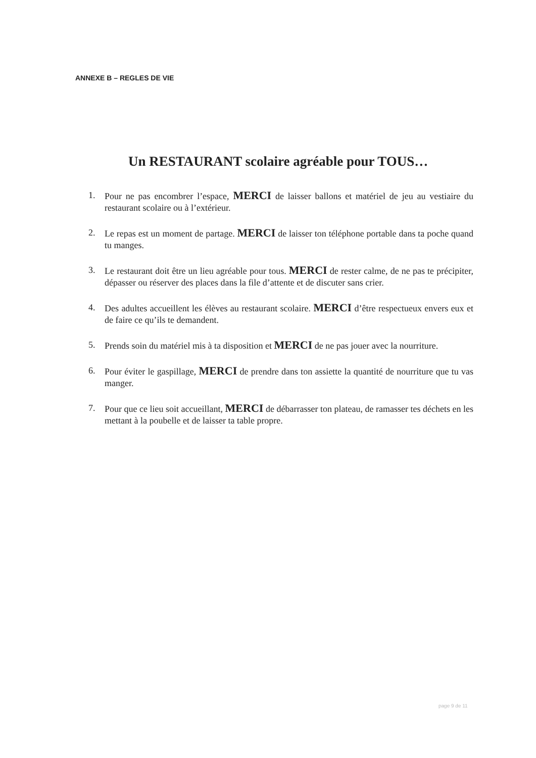ANNEXE B – REGLES DE VIE
Un RESTAURANT scolaire agréable pour TOUS…
1. Pour ne pas encombrer l’espace, MERCI de laisser ballons et matériel de jeu au vestiaire du restaurant scolaire ou à l’extérieur.
2. Le repas est un moment de partage. MERCI de laisser ton téléphone portable dans ta poche quand tu manges.
3. Le restaurant doit être un lieu agréable pour tous. MERCI de rester calme, de ne pas te précipiter, dépasser ou réserver des places dans la file d’attente et de discuter sans crier.
4. Des adultes accueillent les élèves au restaurant scolaire. MERCI d’être respectueux envers eux et de faire ce qu’ils te demandent.
5. Prends soin du matériel mis à ta disposition et MERCI de ne pas jouer avec la nourriture.
6. Pour éviter le gaspillage, MERCI de prendre dans ton assiette la quantité de nourriture que tu vas manger.
7. Pour que ce lieu soit accueillant, MERCI de débarrasser ton plateau, de ramasser tes déchets en les mettant à la poubelle et de laisser ta table propre.
page 9 de 11